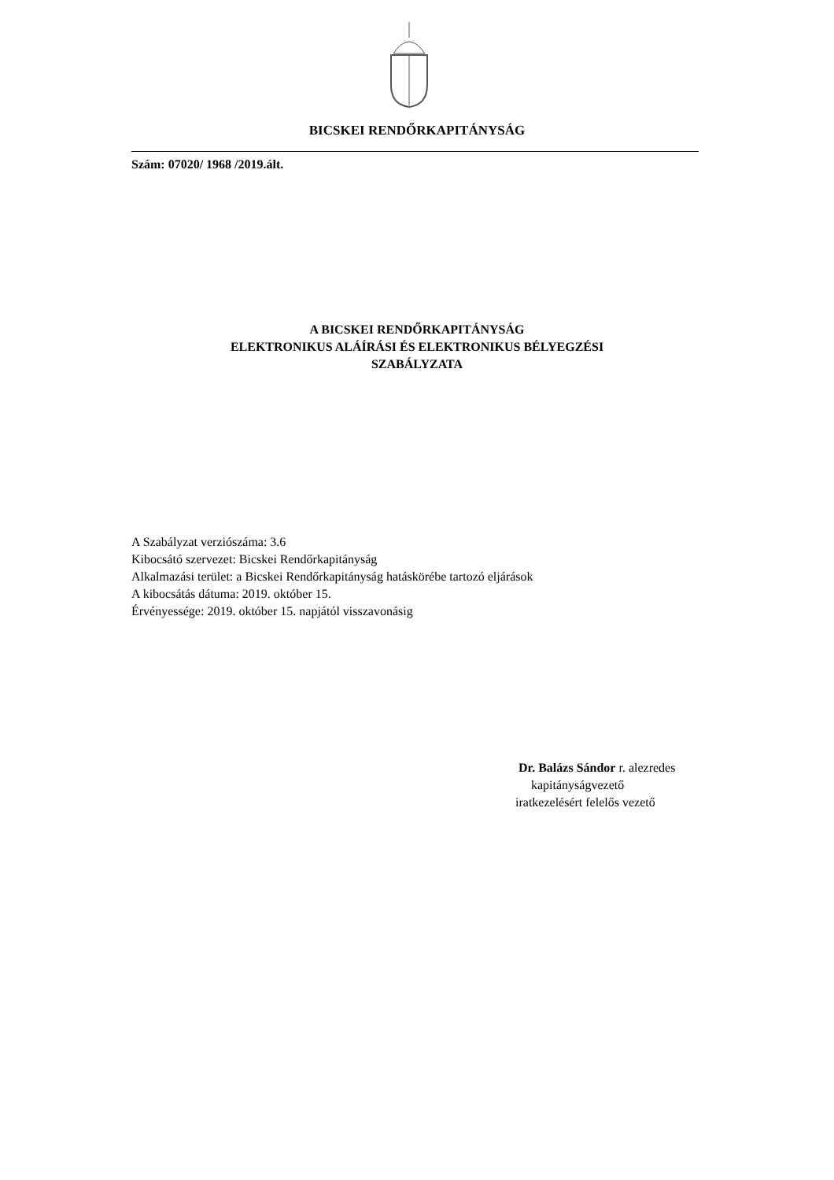BICSKEI RENDŐRKAPITÁNYSÁG
Szám: 07020/ 1968 /2019.ált.
A BICSKEI RENDŐRKAPITÁNYSÁG
ELEKTRONIKUS ALÁÍRÁSI ÉS ELEKTRONIKUS BÉLYEGZÉSI
SZABÁLYZATA
A Szabályzat verziószáma: 3.6
Kibocsátó szervezet: Bicskei Rendőrkapitányság
Alkalmazási terület: a Bicskei Rendőrkapitányság hatáskörébe tartozó eljárások
A kibocsátás dátuma: 2019. október 15.
Érvényessége: 2019. október 15. napjától visszavonásig
Dr. Balázs Sándor r. alezredes
kapitányságvezető
iratkezelésért felelős vezető